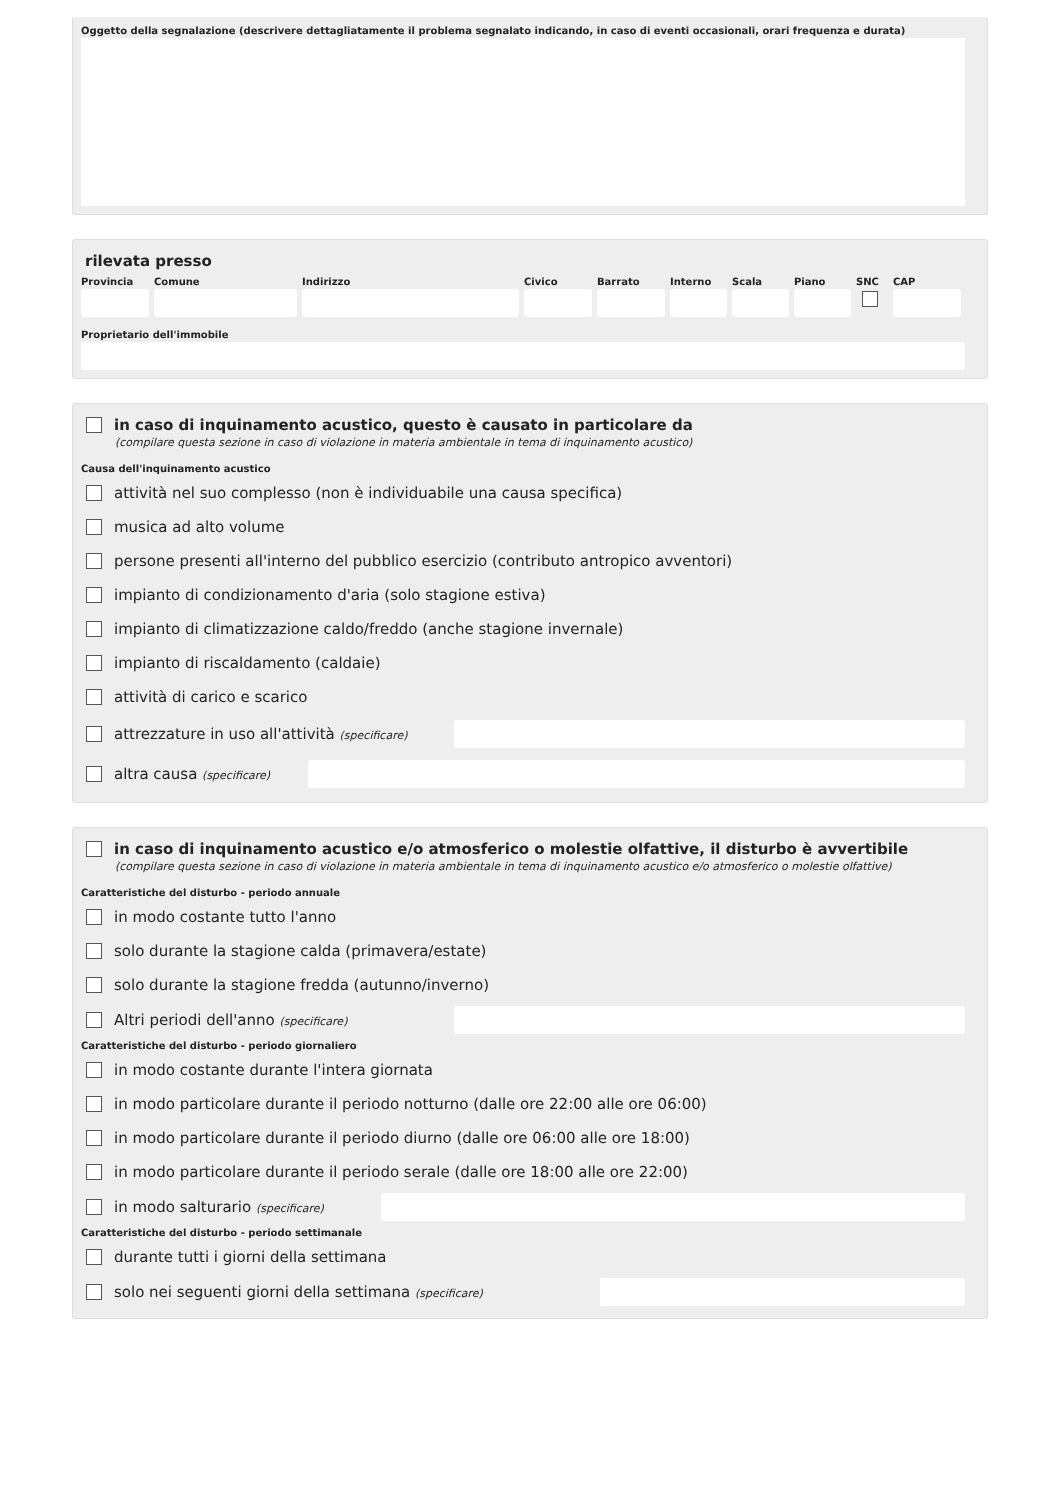Oggetto della segnalazione (descrivere dettagliatamente il problema segnalato indicando, in caso di eventi occasionali, orari frequenza e durata)
rilevata presso
Provincia
Comune Indirizzo Civico Barrato Interno
Scala Piano SNC CAP
Proprietario dell'immobile
in caso di inquinamento acustico, questo è causato in particolare da
(compilare questa sezione in caso di violazione in materia ambientale in tema di inquinamento acustico)
Causa dell'inquinamento acustico
attività nel suo complesso (non è individuabile una causa specifica)
musica ad alto volume
persone presenti all'interno del pubblico esercizio (contributo antropico avventori)
impianto di condizionamento d'aria (solo stagione estiva)
impianto di climatizzazione caldo/freddo (anche stagione invernale)
impianto di riscaldamento (caldaie)
attività di carico e scarico
attrezzature in uso all'attività (specificare)
altra causa (specificare)
in caso di inquinamento acustico e/o atmosferico o molestie olfattive, il disturbo è avvertibile
(compilare questa sezione in caso di violazione in materia ambientale in tema di inquinamento acustico e/o atmosferico o molestie olfattive)
Caratteristiche del disturbo - periodo annuale
in modo costante tutto l'anno
solo durante la stagione calda (primavera/estate)
solo durante la stagione fredda (autunno/inverno)
Altri periodi dell'anno (specificare)
Caratteristiche del disturbo - periodo giornaliero
in modo costante durante l'intera giornata
in modo particolare durante il periodo notturno (dalle ore 22:00 alle ore 06:00)
in modo particolare durante il periodo diurno (dalle ore 06:00 alle ore 18:00)
in modo particolare durante il periodo serale (dalle ore 18:00 alle ore 22:00)
in modo salturario (specificare)
Caratteristiche del disturbo - periodo settimanale
durante tutti i giorni della settimana
solo nei seguenti giorni della settimana (specificare)